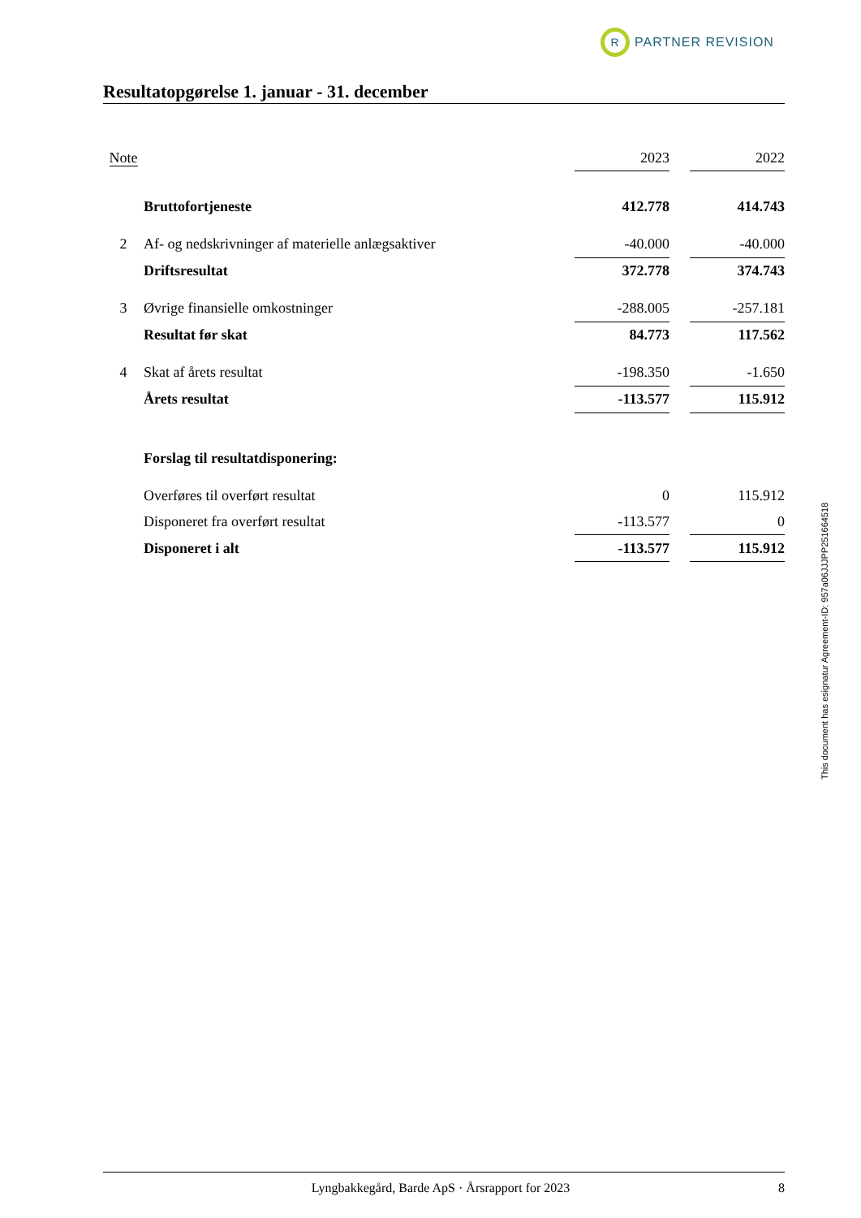R
PARTNER REVISION
Resultatopgørelse 1. januar - 31. december
| Note | | 2023 | | 2022 |
| --- | --- | --- | --- | --- |
| | Bruttofortjeneste | 412.778 | | 414.743 |
| 2 | Af- og nedskrivninger af materielle anlægsaktiver | -40.000 | | -40.000 |
| | Driftsresultat | 372.778 | | 374.743 |
| 3 | Øvrige finansielle omkostninger | -288.005 | | -257.181 |
| | Resultat før skat | 84.773 | | 117.562 |
| 4 | Skat af årets resultat | -198.350 | | -1.650 |
| | Årets resultat | -113.577 | | 115.912 |
| | Forslag til resultatdisponering: | | | |
| | Overføres til overført resultat | 0 | | 115.912 |
| | Disponeret fra overført resultat | -113.577 | | 0 |
| | Disponeret i alt | -113.577 | | 115.912 |
This document has esignatur Agreement-ID: 957a06JJJPP251664518
Lyngbakkegård, Barde ApS · Årsrapport for 2023 8